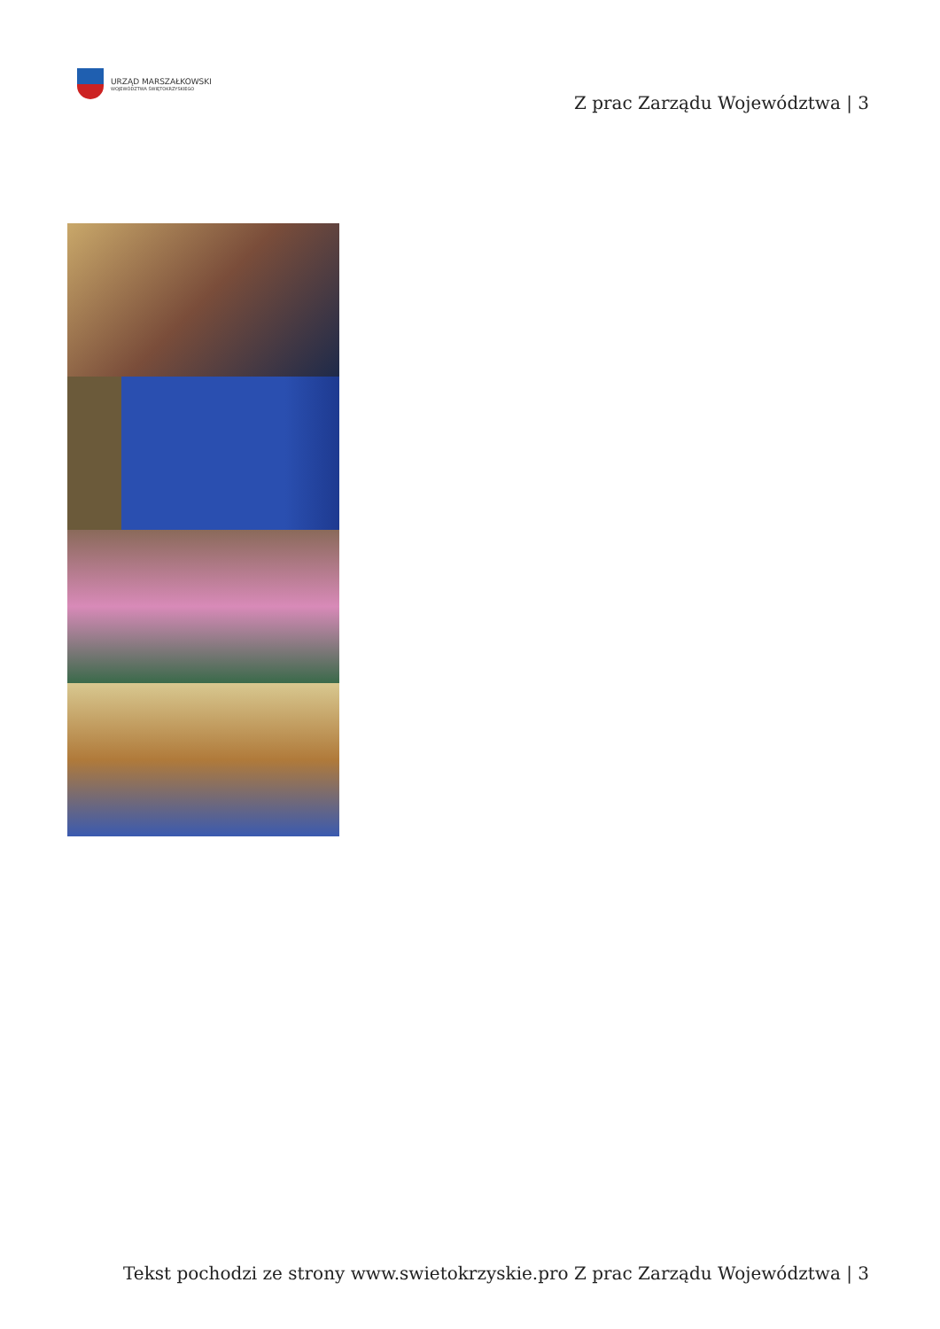URZĄD MARSZAŁKOWSKI
WOJEWÓDZTWA ŚWIĘTOKRZYSKIEGO
Z prac Zarządu Województwa | 3
Tekst pochodzi ze strony www.swietokrzyskie.pro Z prac Zarządu Województwa | 3